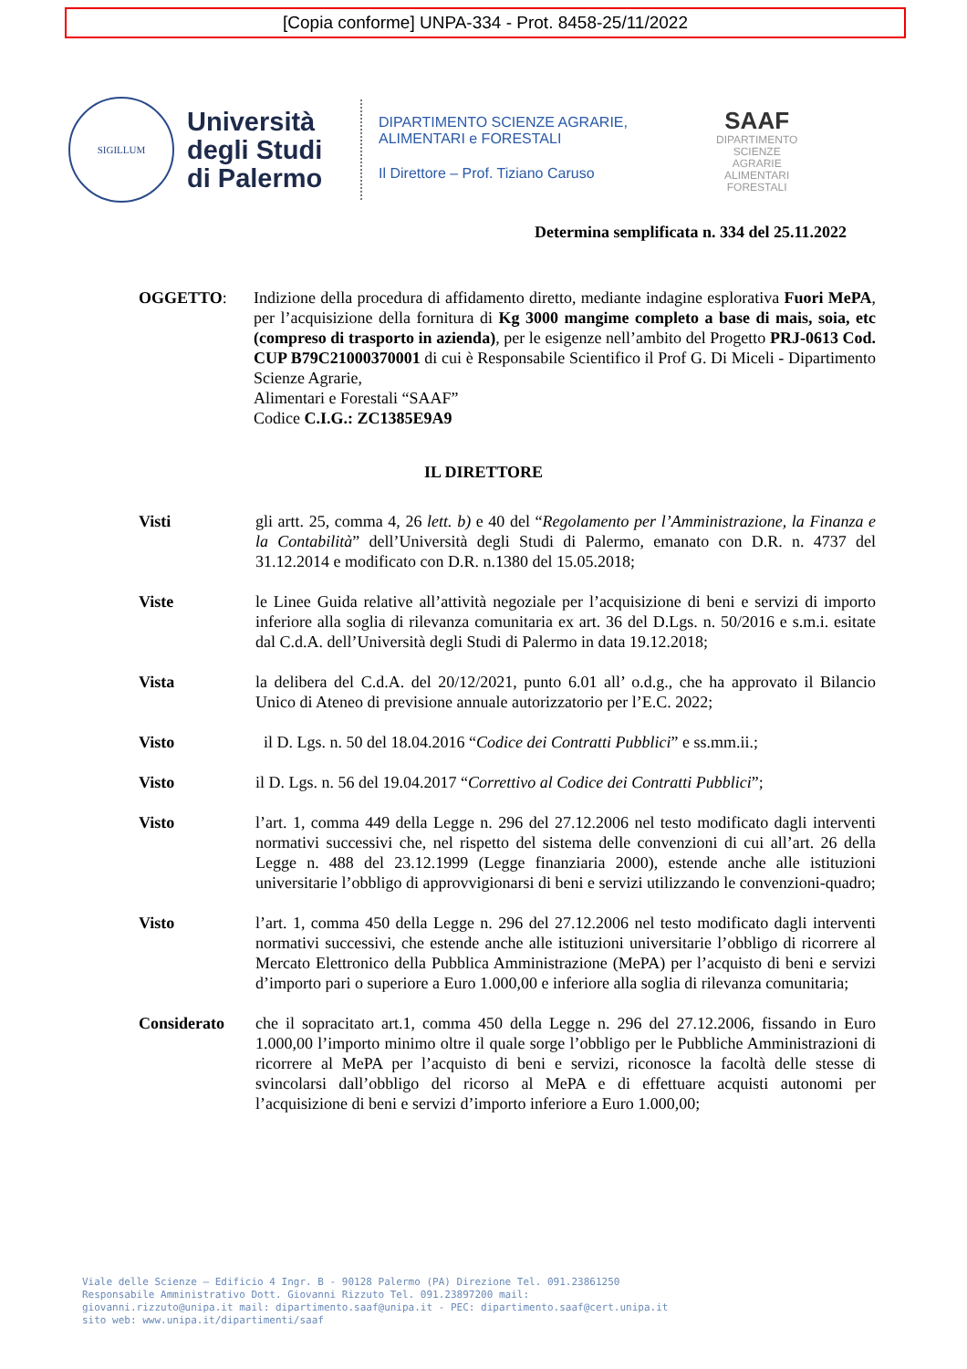[Copia conforme] UNPA-334 - Prot. 8458-25/11/2022
SIGILLUM
Università degli Studi di Palermo
DIPARTIMENTO SCIENZE AGRARIE,
ALIMENTARI e FORESTALI
Il Direttore – Prof. Tiziano Caruso
SAAF
DIPARTIMENTO
SCIENZE
AGRARIE
ALIMENTARI
FORESTALI
Determina semplificata n. 334 del 25.11.2022
OGGETTO: Indizione della procedura di affidamento diretto, mediante indagine esplorativa Fuori MePA, per l’acquisizione della fornitura di Kg 3000 mangime completo a base di mais, soia, etc (compreso di trasporto in azienda), per le esigenze nell’ambito del Progetto PRJ-0613 Cod. CUP B79C21000370001 di cui è Responsabile Scientifico il Prof G. Di Miceli - Dipartimento Scienze Agrarie,
Alimentari e Forestali “SAAF”
Codice C.I.G.: ZC1385E9A9
IL DIRETTORE
Visti gli artt. 25, comma 4, 26 lett. b) e 40 del “Regolamento per l’Amministrazione, la Finanza e la Contabilità” dell’Università degli Studi di Palermo, emanato con D.R. n. 4737 del 31.12.2014 e modificato con D.R. n.1380 del 15.05.2018;
Viste le Linee Guida relative all’attività negoziale per l’acquisizione di beni e servizi di importo inferiore alla soglia di rilevanza comunitaria ex art. 36 del D.Lgs. n. 50/2016 e s.m.i. esitate dal C.d.A. dell’Università degli Studi di Palermo in data 19.12.2018;
Vista la delibera del C.d.A. del 20/12/2021, punto 6.01 all’ o.d.g., che ha approvato il Bilancio Unico di Ateneo di previsione annuale autorizzatorio per l’E.C. 2022;
Visto il D. Lgs. n. 50 del 18.04.2016 “Codice dei Contratti Pubblici” e ss.mm.ii.;
Visto il D. Lgs. n. 56 del 19.04.2017 “Correttivo al Codice dei Contratti Pubblici”;
Visto l’art. 1, comma 449 della Legge n. 296 del 27.12.2006 nel testo modificato dagli interventi normativi successivi che, nel rispetto del sistema delle convenzioni di cui all’art. 26 della Legge n. 488 del 23.12.1999 (Legge finanziaria 2000), estende anche alle istituzioni universitarie l’obbligo di approvvigionarsi di beni e servizi utilizzando le convenzioni-quadro;
Visto l’art. 1, comma 450 della Legge n. 296 del 27.12.2006 nel testo modificato dagli interventi normativi successivi, che estende anche alle istituzioni universitarie l’obbligo di ricorrere al Mercato Elettronico della Pubblica Amministrazione (MePA) per l’acquisto di beni e servizi d’importo pari o superiore a Euro 1.000,00 e inferiore alla soglia di rilevanza comunitaria;
Considerato che il sopracitato art.1, comma 450 della Legge n. 296 del 27.12.2006, fissando in Euro 1.000,00 l’importo minimo oltre il quale sorge l’obbligo per le Pubbliche Amministrazioni di ricorrere al MePA per l’acquisto di beni e servizi, riconosce la facoltà delle stesse di svincolarsi dall’obbligo del ricorso al MePA e di effettuare acquisti autonomi per l’acquisizione di beni e servizi d’importo inferiore a Euro 1.000,00;
Viale delle Scienze – Edificio 4 Ingr. B - 90128 Palermo (PA) Direzione Tel. 091.23861250
Responsabile Amministrativo Dott. Giovanni Rizzuto Tel. 091.23897200 mail:
giovanni.rizzuto@unipa.it mail: dipartimento.saaf@unipa.it - PEC: dipartimento.saaf@cert.unipa.it
sito web: www.unipa.it/dipartimenti/saaf